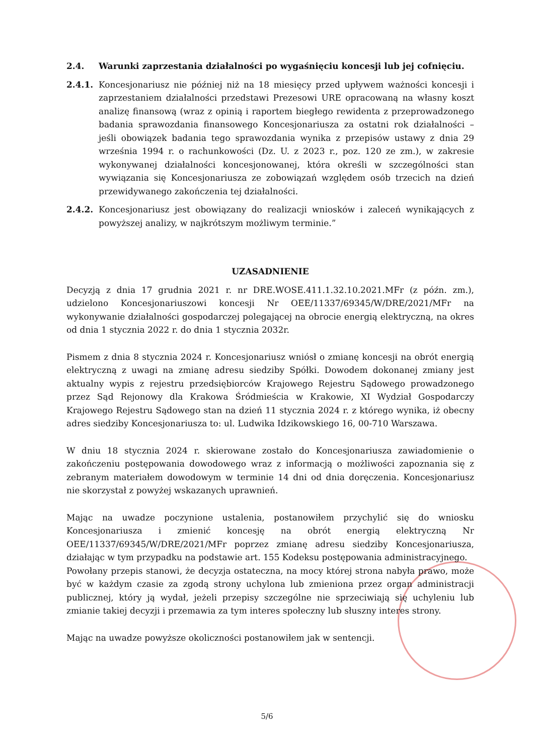2.4. Warunki zaprzestania działalności po wygaśnięciu koncesji lub jej cofnięciu.
2.4.1. Koncesjonariusz nie później niż na 18 miesięcy przed upływem ważności koncesji i zaprzestaniem działalności przedstawi Prezesowi URE opracowaną na własny koszt analizę finansową (wraz z opinią i raportem biegłego rewidenta z przeprowadzonego badania sprawozdania finansowego Koncesjonariusza za ostatni rok działalności – jeśli obowiązek badania tego sprawozdania wynika z przepisów ustawy z dnia 29 września 1994 r. o rachunkowości (Dz. U. z 2023 r., poz. 120 ze zm.), w zakresie wykonywanej działalności koncesjonowanej, która określi w szczególności stan wywiązania się Koncesjonariusza ze zobowiązań względem osób trzecich na dzień przewidywanego zakończenia tej działalności.
2.4.2. Koncesjonariusz jest obowiązany do realizacji wniosków i zaleceń wynikających z powyższej analizy, w najkrótszym możliwym terminie.”
UZASADNIENIE
Decyzją z dnia 17 grudnia 2021 r. nr DRE.WOSE.411.1.32.10.2021.MFr (z późn. zm.), udzielono Koncesjonariuszowi koncesji Nr OEE/11337/69345/W/DRE/2021/MFr na wykonywanie działalności gospodarczej polegającej na obrocie energią elektryczną, na okres od dnia 1 stycznia 2022 r. do dnia 1 stycznia 2032r.
Pismem z dnia 8 stycznia 2024 r. Koncesjonariusz wniósł o zmianę koncesji na obrót energią elektryczną z uwagi na zmianę adresu siedziby Spółki. Dowodem dokonanej zmiany jest aktualny wypis z rejestru przedsiębiorców Krajowego Rejestru Sądowego prowadzonego przez Sąd Rejonowy dla Krakowa Śródmieścia w Krakowie, XI Wydział Gospodarczy Krajowego Rejestru Sądowego stan na dzień 11 stycznia 2024 r. z którego wynika, iż obecny adres siedziby Koncesjonariusza to: ul. Ludwika Idzikowskiego 16, 00-710 Warszawa.
W dniu 18 stycznia 2024 r. skierowane zostało do Koncesjonariusza zawiadomienie o zakończeniu postępowania dowodowego wraz z informacją o możliwości zapoznania się z zebranym materiałem dowodowym w terminie 14 dni od dnia doręczenia. Koncesjonariusz nie skorzystał z powyżej wskazanych uprawnień.
Mając na uwadze poczynione ustalenia, postanowiłem przychylić się do wniosku Koncesjonariusza i zmienić koncesję na obrót energią elektryczną Nr OEE/11337/69345/W/DRE/2021/MFr poprzez zmianę adresu siedziby Koncesjonariusza, działając w tym przypadku na podstawie art. 155 Kodeksu postępowania administracyjnego.
Powołany przepis stanowi, że decyzja ostateczna, na mocy której strona nabyła prawo, może być w każdym czasie za zgodą strony uchylona lub zmieniona przez organ administracji publicznej, który ją wydał, jeżeli przepisy szczególne nie sprzeciwiają się uchyleniu lub zmianie takiej decyzji i przemawia za tym interes społeczny lub słuszny interes strony.
Mając na uwadze powyższe okoliczności postanowiłem jak w sentencji.
5/6